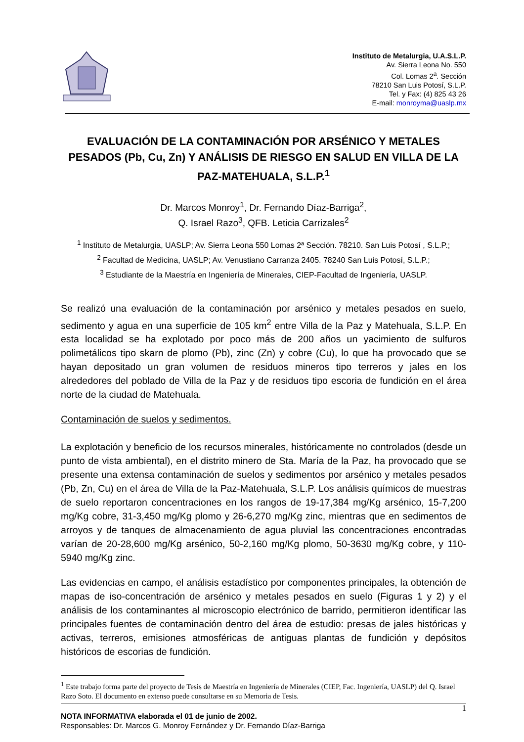Instituto de Metalurgia, U.A.S.L.P.
Av. Sierra Leona No. 550
Col. Lomas 2<sup>a</sup>. Sección
78210 San Luis Potosí, S.L.P.
Tel. y Fax: (4) 825 43 26
E-mail: monroyma@uaslp.mx
EVALUACIÓN DE LA CONTAMINACIÓN POR ARSÉNICO Y METALES PESADOS (Pb, Cu, Zn) Y ANÁLISIS DE RIESGO EN SALUD EN VILLA DE LA PAZ-MATEHUALA, S.L.P.<sup>1</sup>
Dr. Marcos Monroy<sup>1</sup>, Dr. Fernando Díaz-Barriga<sup>2</sup>,
Q. Israel Razo<sup>3</sup>, QFB. Leticia Carrizales<sup>2</sup>
<sup>1</sup> Instituto de Metalurgia, UASLP; Av. Sierra Leona 550 Lomas 2ª Sección. 78210. San Luis Potosí , S.L.P.;
<sup>2</sup> Facultad de Medicina, UASLP; Av. Venustiano Carranza 2405. 78240 San Luis Potosí, S.L.P.;
<sup>3</sup> Estudiante de la Maestría en Ingeniería de Minerales, CIEP-Facultad de Ingeniería, UASLP.
Se realizó una evaluación de la contaminación por arsénico y metales pesados en suelo, sedimento y agua en una superficie de 105 km<sup>2</sup> entre Villa de la Paz y Matehuala, S.L.P. En esta localidad se ha explotado por poco más de 200 años un yacimiento de sulfuros polimetálicos tipo skarn de plomo (Pb), zinc (Zn) y cobre (Cu), lo que ha provocado que se hayan depositado un gran volumen de residuos mineros tipo terreros y jales en los alrededores del poblado de Villa de la Paz y de residuos tipo escoria de fundición en el área norte de la ciudad de Matehuala.
Contaminación de suelos y sedimentos.
La explotación y beneficio de los recursos minerales, históricamente no controlados (desde un punto de vista ambiental), en el distrito minero de Sta. María de la Paz, ha provocado que se presente una extensa contaminación de suelos y sedimentos por arsénico y metales pesados (Pb, Zn, Cu) en el área de Villa de la Paz-Matehuala, S.L.P. Los análisis químicos de muestras de suelo reportaron concentraciones en los rangos de 19-17,384 mg/Kg arsénico, 15-7,200 mg/Kg cobre, 31-3,450 mg/Kg plomo y 26-6,270 mg/Kg zinc, mientras que en sedimentos de arroyos y de tanques de almacenamiento de agua pluvial las concentraciones encontradas varían de 20-28,600 mg/Kg arsénico, 50-2,160 mg/Kg plomo, 50-3630 mg/Kg cobre, y 110-5940 mg/Kg zinc.
Las evidencias en campo, el análisis estadístico por componentes principales, la obtención de mapas de iso-concentración de arsénico y metales pesados en suelo (Figuras 1 y 2) y el análisis de los contaminantes al microscopio electrónico de barrido, permitieron identificar las principales fuentes de contaminación dentro del área de estudio: presas de jales históricas y activas, terreros, emisiones atmosféricas de antiguas plantas de fundición y depósitos históricos de escorias de fundición.
<sup>1</sup> Este trabajo forma parte del proyecto de Tesis de Maestría en Ingeniería de Minerales (CIEP, Fac. Ingeniería, UASLP) del Q. Israel Razo Soto. El documento en extenso puede consultarse en su Memoria de Tesis.
NOTA INFORMATIVA elaborada el 01 de junio de 2002.
Responsables: Dr. Marcos G. Monroy Fernández y Dr. Fernando Díaz-Barriga
1